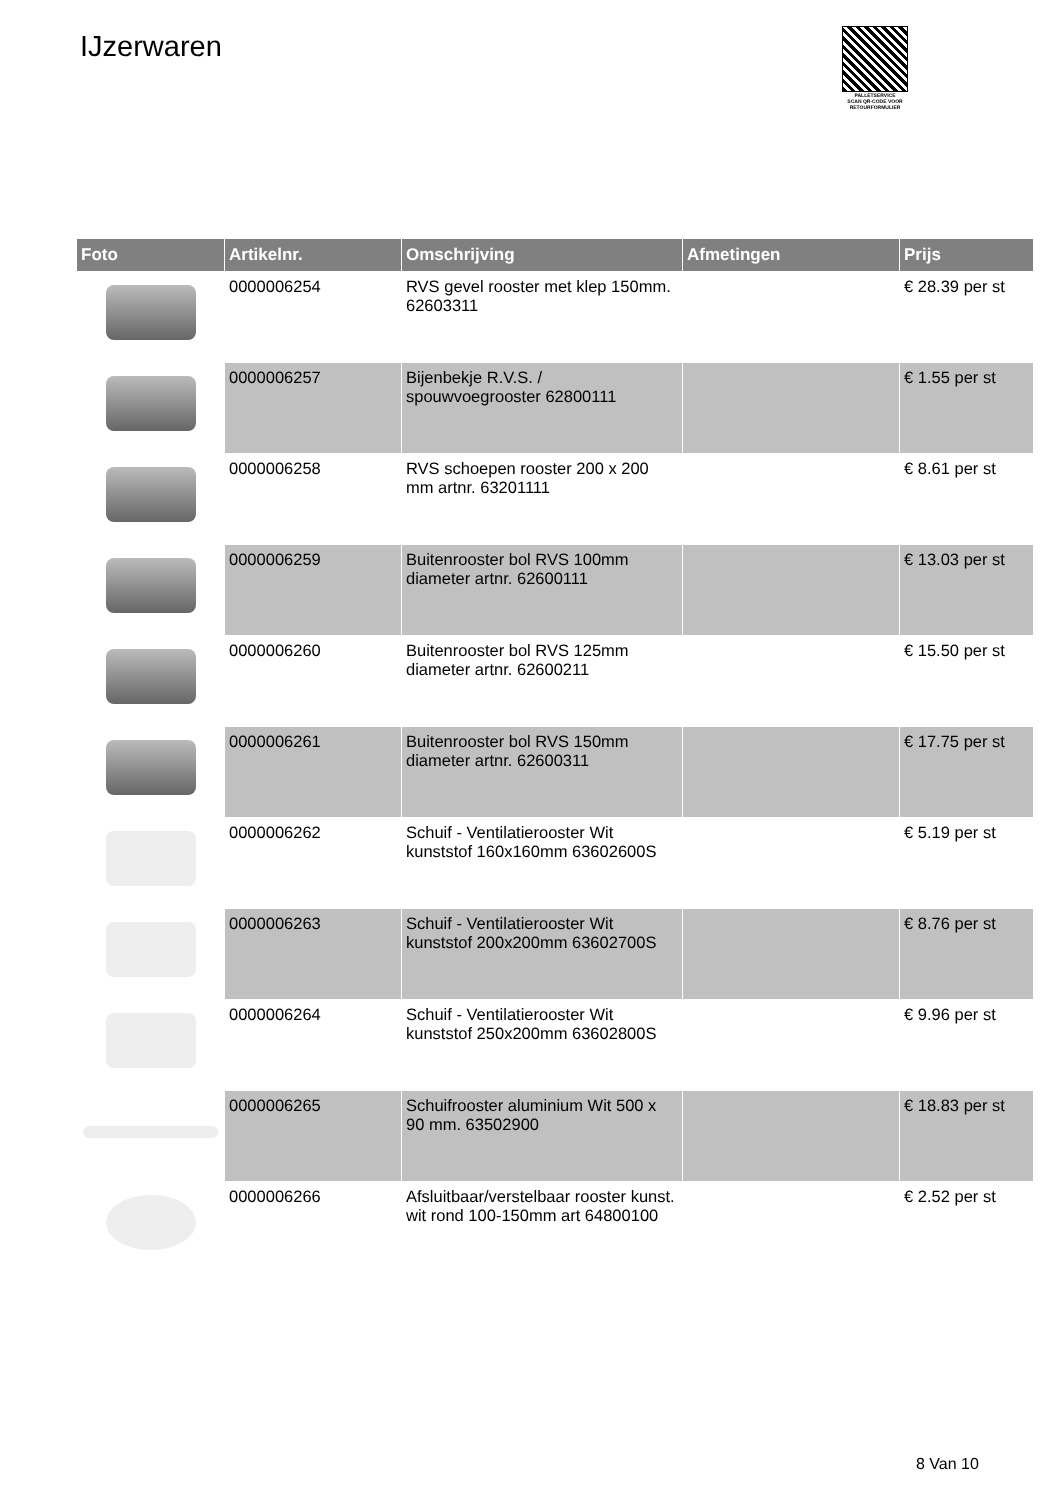IJzerwaren
PALLETSERVICE
SCAN QR-CODE VOOR RETOURFORMULIER
| Foto | Artikelnr. | Omschrijving | Afmetingen | Prijs |
| --- | --- | --- | --- | --- |
| | 0000006254 | RVS gevel rooster met klep 150mm. 62603311 | | € 28.39 per st |
| | 0000006257 | Bijenbekje R.V.S. / spouwvoegrooster 62800111 | | € 1.55 per st |
| | 0000006258 | RVS schoepen rooster 200 x 200 mm artnr. 63201111 | | € 8.61 per st |
| | 0000006259 | Buitenrooster bol RVS 100mm diameter artnr. 62600111 | | € 13.03 per st |
| | 0000006260 | Buitenrooster bol RVS 125mm diameter artnr. 62600211 | | € 15.50 per st |
| | 0000006261 | Buitenrooster bol RVS 150mm diameter artnr. 62600311 | | € 17.75 per st |
| | 0000006262 | Schuif - Ventilatierooster Wit kunststof 160x160mm 63602600S | | € 5.19 per st |
| | 0000006263 | Schuif - Ventilatierooster Wit kunststof 200x200mm 63602700S | | € 8.76 per st |
| | 0000006264 | Schuif - Ventilatierooster Wit kunststof 250x200mm 63602800S | | € 9.96 per st |
| | 0000006265 | Schuifrooster aluminium Wit 500 x 90 mm. 63502900 | | € 18.83 per st |
| | 0000006266 | Afsluitbaar/verstelbaar rooster kunst. wit rond 100-150mm art 64800100 | | € 2.52 per st |
8 Van 10